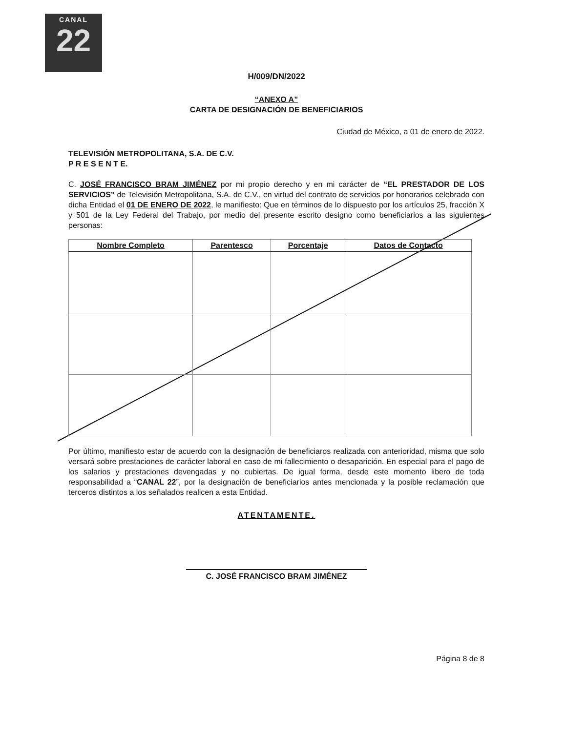CANAL
22
H/009/DN/2022
“ANEXO A”
CARTA DE DESIGNACIÓN DE BENEFICIARIOS
Ciudad de México, a 01 de enero de 2022.
TELEVISIÓN METROPOLITANA, S.A. DE C.V.
P R E S E N T E.
C. JOSÉ FRANCISCO BRAM JIMÉNEZ por mi propio derecho y en mi carácter de “EL PRESTADOR DE LOS SERVICIOS” de Televisión Metropolitana, S.A. de C.V., en virtud del contrato de servicios por honorarios celebrado con dicha Entidad el 01 DE ENERO DE 2022, le manifiesto: Que en términos de lo dispuesto por los artículos 25, fracción X y 501 de la Ley Federal del Trabajo, por medio del presente escrito designo como beneficiarios a las siguientes personas:
| Nombre Completo | Parentesco | Porcentaje | Datos de Contacto |
| --- | --- | --- | --- |
Por último, manifiesto estar de acuerdo con la designación de beneficiaros realizada con anterioridad, misma que solo versará sobre prestaciones de carácter laboral en caso de mi fallecimiento o desaparición. En especial para el pago de los salarios y prestaciones devengadas y no cubiertas. De igual forma, desde este momento libero de toda responsabilidad a “CANAL 22”, por la designación de beneficiarios antes mencionada y la posible reclamación que terceros distintos a los señalados realicen a esta Entidad.
ATENTAMENTE.
C. JOSÉ FRANCISCO BRAM JIMÉNEZ
Página 8 de 8